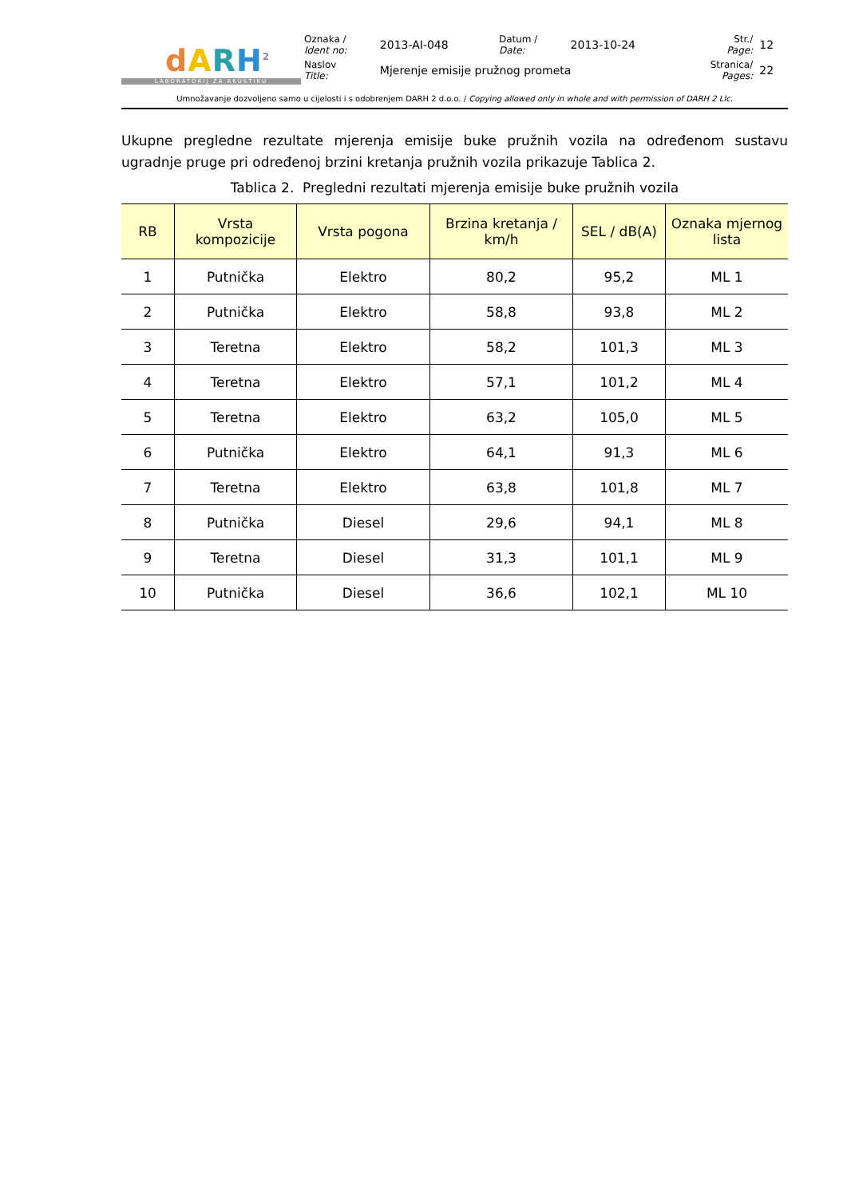dARH<sup>2</sup>
LABORATORIJ ZA AKUSTIKU
| Oznaka / Ident no: | 2013-AI-048 | Datum / Date: | 2013-10-24 | Str./ Page: | 12 |
| Naslov Title: | Mjerenje emisije pružnog prometa | | | Stranica/ Pages: | 22 |
Umnožavanje dozvoljeno samo u cijelosti i s odobrenjem DARH 2 d.o.o. / Copying allowed only in whole and with permission of DARH 2 Llc.
Ukupne pregledne rezultate mjerenja emisije buke pružnih vozila na određenom sustavu ugradnje pruge pri određenoj brzini kretanja pružnih vozila prikazuje Tablica 2.
Tablica 2. Pregledni rezultati mjerenja emisije buke pružnih vozila
| RB | Vrsta kompozicije | Vrsta pogona | Brzina kretanja / km/h | SEL / dB(A) | Oznaka mjernog lista |
| --- | --- | --- | --- | --- | --- |
| 1 | Putnička | Elektro | 80,2 | 95,2 | ML 1 |
| 2 | Putnička | Elektro | 58,8 | 93,8 | ML 2 |
| 3 | Teretna | Elektro | 58,2 | 101,3 | ML 3 |
| 4 | Teretna | Elektro | 57,1 | 101,2 | ML 4 |
| 5 | Teretna | Elektro | 63,2 | 105,0 | ML 5 |
| 6 | Putnička | Elektro | 64,1 | 91,3 | ML 6 |
| 7 | Teretna | Elektro | 63,8 | 101,8 | ML 7 |
| 8 | Putnička | Diesel | 29,6 | 94,1 | ML 8 |
| 9 | Teretna | Diesel | 31,3 | 101,1 | ML 9 |
| 10 | Putnička | Diesel | 36,6 | 102,1 | ML 10 |